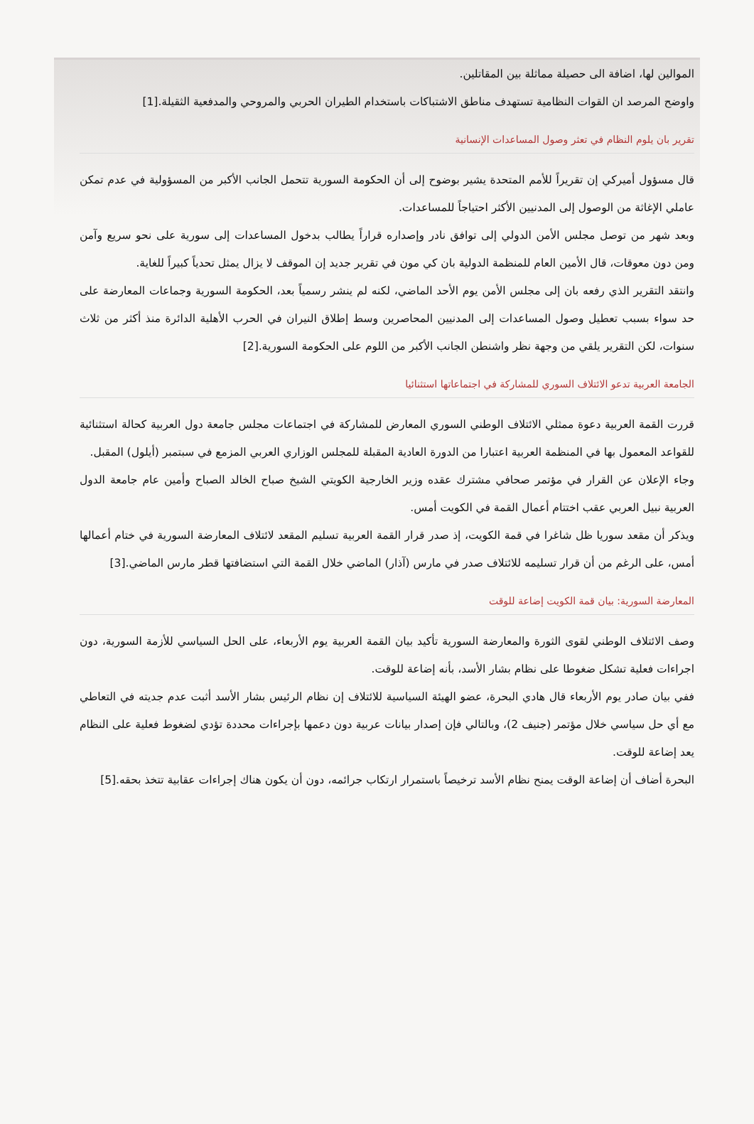الموالين لها، اضافة الى حصيلة مماثلة بين المقاتلين.
واوضح المرصد ان القوات النظامية تستهدف مناطق الاشتباكات باستخدام الطيران الحربي والمروحي والمدفعية الثقيلة.[1]
تقرير بان يلوم النظام في تعثر وصول المساعدات الإنسانية
قال مسؤول أميركي إن تقريراً للأمم المتحدة يشير بوضوح إلى أن الحكومة السورية تتحمل الجانب الأكبر من المسؤولية في عدم تمكن عاملي الإغاثة من الوصول إلى المدنيين الأكثر احتياجاً للمساعدات.
وبعد شهر من توصل مجلس الأمن الدولي إلى توافق نادر وإصداره قراراً يطالب بدخول المساعدات إلى سورية على نحو سريع وآمن ومن دون معوقات، قال الأمين العام للمنظمة الدولية بان كي مون في تقرير جديد إن الموقف لا يزال يمثل تحدياً كبيراً للغاية.
وانتقد التقرير الذي رفعه بان إلى مجلس الأمن يوم الأحد الماضي، لكنه لم ينشر رسمياً بعد، الحكومة السورية وجماعات المعارضة على حد سواء بسبب تعطيل وصول المساعدات إلى المدنيين المحاصرين وسط إطلاق النيران في الحرب الأهلية الدائرة منذ أكثر من ثلاث سنوات، لكن التقرير يلقي من وجهة نظر واشنطن الجانب الأكبر من اللوم على الحكومة السورية.[2]
الجامعة العربية تدعو الائتلاف السوري للمشاركة في اجتماعاتها استثنائيا
قررت القمة العربية دعوة ممثلي الائتلاف الوطني السوري المعارض للمشاركة في اجتماعات مجلس جامعة دول العربية كحالة استثنائية للقواعد المعمول بها في المنظمة العربية اعتبارا من الدورة العادية المقبلة للمجلس الوزاري العربي المزمع في سبتمبر (أيلول) المقبل.
وجاء الإعلان عن القرار في مؤتمر صحافي مشترك عقده وزير الخارجية الكويتي الشيخ صباح الخالد الصباح وأمين عام جامعة الدول العربية نبيل العربي عقب اختتام أعمال القمة في الكويت أمس.
ويذكر أن مقعد سوريا ظل شاغرا في قمة الكويت، إذ صدر قرار القمة العربية تسليم المقعد لائتلاف المعارضة السورية في ختام أعمالها أمس، على الرغم من أن قرار تسليمه للائتلاف صدر في مارس (آذار) الماضي خلال القمة التي استضافتها قطر مارس الماضي.[3]
المعارضة السورية: بيان قمة الكويت إضاعة للوقت
وصف الائتلاف الوطني لقوى الثورة والمعارضة السورية تأكيد بيان القمة العربية يوم الأربعاء، على الحل السياسي للأزمة السورية، دون اجراءات فعلية تشكل ضغوطا على نظام بشار الأسد، بأنه إضاعة للوقت.
ففي بيان صادر يوم الأربعاء قال هادي البحرة، عضو الهيئة السياسية للائتلاف إن نظام الرئيس بشار الأسد أثبت عدم جديته في التعاطي مع أي حل سياسي خلال مؤتمر (جنيف 2)، وبالتالي فإن إصدار بيانات عربية دون دعمها بإجراءات محددة تؤدي لضغوط فعلية على النظام يعد إضاعة للوقت.
البحرة أضاف أن إضاعة الوقت يمنح نظام الأسد ترخيصاً باستمرار ارتكاب جرائمه، دون أن يكون هناك إجراءات عقابية تتخذ بحقه.[5]